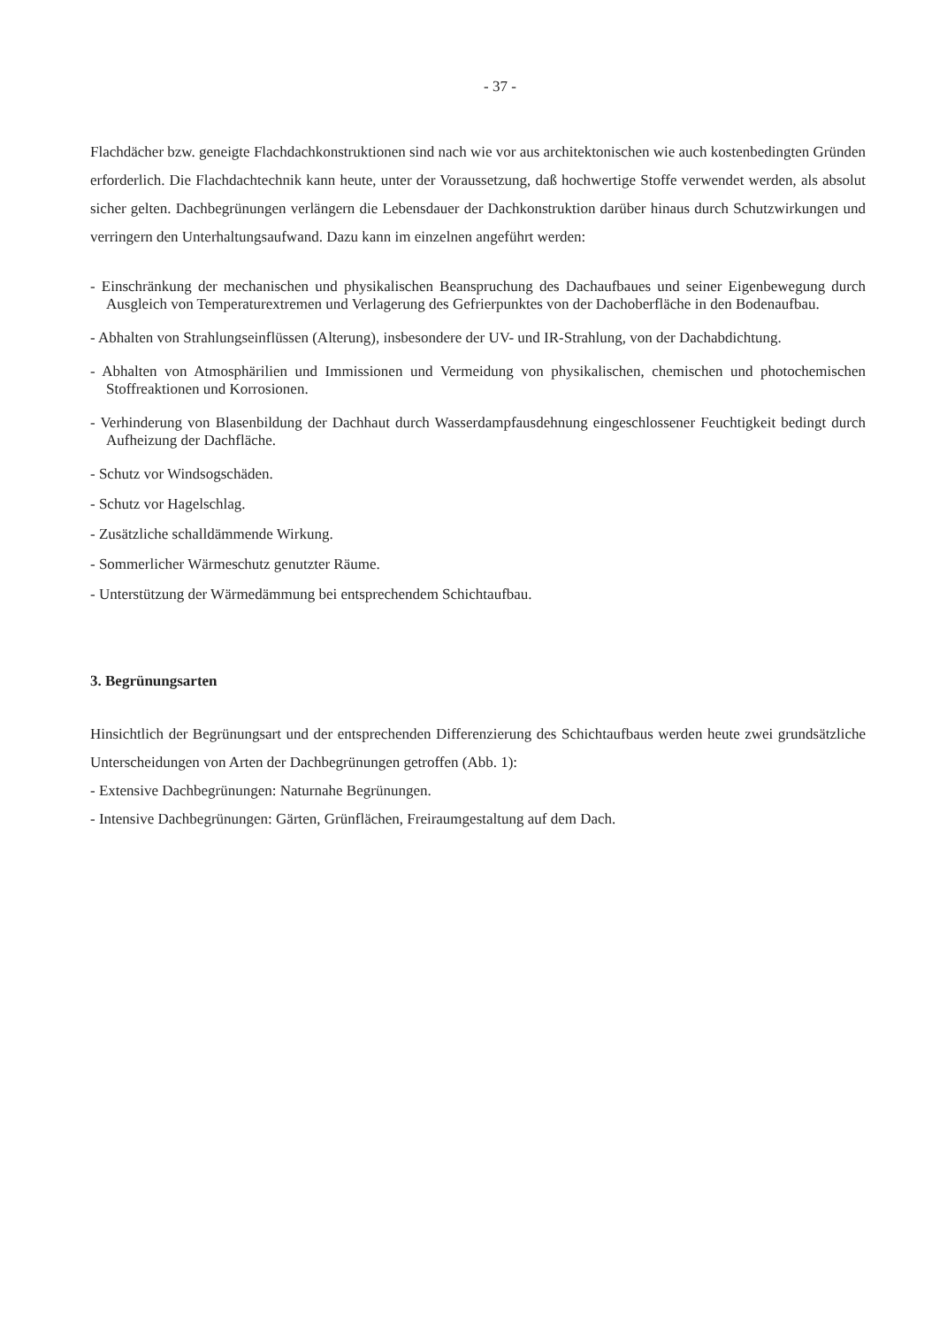- 37 -
Flachdächer bzw. geneigte Flachdachkonstruktionen sind nach wie vor aus architektonischen wie auch kostenbedingten Gründen erforderlich. Die Flachdachtechnik kann heute, unter der Voraussetzung, daß hochwertige Stoffe verwendet werden, als absolut sicher gelten. Dachbegrünungen verlängern die Lebensdauer der Dachkonstruktion darüber hinaus durch Schutzwirkungen und verringern den Unterhaltungsaufwand. Dazu kann im einzelnen angeführt werden:
- Einschränkung der mechanischen und physikalischen Beanspruchung des Dachaufbaues und seiner Eigenbewegung durch Ausgleich von Temperaturextremen und Verlagerung des Gefrierpunktes von der Dachoberfläche in den Bodenaufbau.
- Abhalten von Strahlungseinflüssen (Alterung), insbesondere der UV- und IR-Strahlung, von der Dachabdichtung.
- Abhalten von Atmosphärilien und Immissionen und Vermeidung von physikalischen, chemischen und photochemischen Stoffreaktionen und Korrosionen.
- Verhinderung von Blasenbildung der Dachhaut durch Wasserdampfausdehnung eingeschlossener Feuchtigkeit bedingt durch Aufheizung der Dachfläche.
- Schutz vor Windsogschäden.
- Schutz vor Hagelschlag.
- Zusätzliche schalldämmende Wirkung.
- Sommerlicher Wärmeschutz genutzter Räume.
- Unterstützung der Wärmedämmung bei entsprechendem Schichtaufbau.
3. Begrünungsarten
Hinsichtlich der Begrünungsart und der entsprechenden Differenzierung des Schichtaufbaus werden heute zwei grundsätzliche Unterscheidungen von Arten der Dachbegrünungen getroffen (Abb. 1):
- Extensive Dachbegrünungen: Naturnahe Begrünungen.
- Intensive Dachbegrünungen: Gärten, Grünflächen, Freiraumgestaltung auf dem Dach.